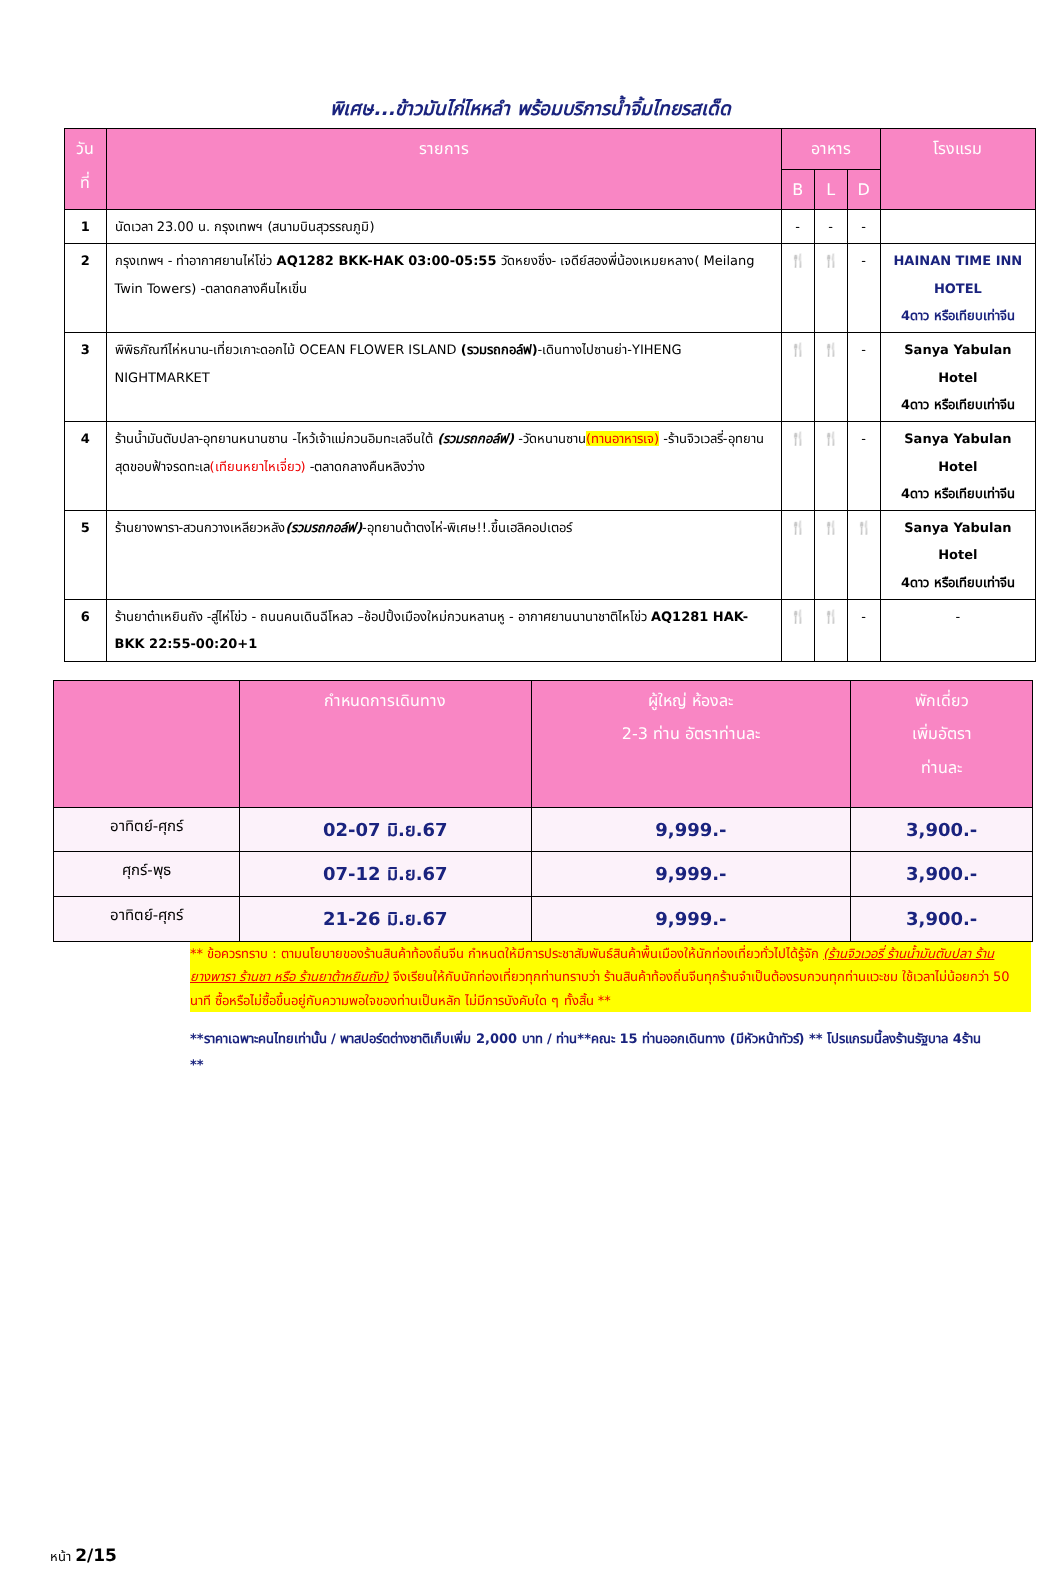พิเศษ...ข้าวมันไก่ไหหลำ พร้อมบริการน้ำจิ้มไทยรสเด็ด
| วันที่ | รายการ | อาหาร | | | โรงแรม |
| --- | --- | --- | --- | --- | --- |
| | | B | L | D | |
| 1 | นัดเวลา 23.00 น. กรุงเทพฯ (สนามบินสุวรรณภูมิ) | - | - | - | |
| 2 | กรุงเทพฯ - ท่าอากาศยานไห่โข่ว AQ1282 BKK-HAK 03:00-05:55 วัดหยงชิ่ง- เจดีย์สองพี่น้องเหมยหลาง( Meilang Twin Towers) -ตลาดกลางคืนไหเขิ่น | 🍴 | 🍴 | - | HAINAN TIME INN HOTEL 4ดาว หรือเทียบเท่าจีน |
| 3 | พิพิธภัณฑ์ไห่หนาน-เที่ยวเกาะดอกไม้ OCEAN FLOWER ISLAND (รวมรถกอล์ฟ) -เดินทางไปซานย่า-YIHENG NIGHTMARKET | 🍴 | 🍴 | - | Sanya Yabulan Hotel 4ดาว หรือเทียบเท่าจีน |
| 4 | ร้านน้ำมันตับปลา-อุทยานหนานซาน -ไหว้เจ้าแม่กวนอิมทะเลจีนใต้ (รวมรถกอล์ฟ) -วัดหนานซาน (ทานอาหารเจ) -ร้านจิวเวลรี่-อุทยานสุดขอบฟ้าจรดทะเล (เทียนหยาไหเจี่ยว) -ตลาดกลางคืนหลิงว่าง | 🍴 | 🍴 | - | Sanya Yabulan Hotel 4ดาว หรือเทียบเท่าจีน |
| 5 | ร้านยางพารา-สวนกวางเหลียวหลัง (รวมรถกอล์ฟ) -อุทยานต้าตงไห่-พิเศษ!!.ขึ้นเฮลิคอปเตอร์ | 🍴 | 🍴 | 🍴 | Sanya Yabulan Hotel 4ดาว หรือเทียบเท่าจีน |
| 6 | ร้านยาต๋าเหยินถัง -สู่ไห่โข่ว - ถนนคนเดินฉีโหลว –ช้อปปิ้งเมืองใหม่กวนหลานหู - อากาศยานนานาชาติไหโข่ว AQ1281 HAK- BKK 22:55-00:20+1 | 🍴 | 🍴 | - | - |
| | กำหนดการเดินทาง | ผู้ใหญ่ ห้องละ 2-3 ท่าน อัตราท่านละ | พักเดี่ยว เพิ่มอัตรา ท่านละ |
| --- | --- | --- | --- |
| อาทิตย์-ศุกร์ | 02-07 มิ.ย.67 | 9,999.- | 3,900.- |
| ศุกร์-พุธ | 07-12 มิ.ย.67 | 9,999.- | 3,900.- |
| อาทิตย์-ศุกร์ | 21-26 มิ.ย.67 | 9,999.- | 3,900.- |
** ข้อควรทราบ : ตามนโยบายของร้านสินค้าท้องถิ่นจีน กำหนดให้มีการประชาสัมพันธ์สินค้าพื้นเมืองให้นักท่องเที่ยวทั่วไปได้รู้จัก (ร้านจิวเวอรี่ ร้านน้ำมันตับปลา ร้านยางพารา ร้านชา หรือ ร้านยาต้าหยินถัง) จึงเรียนให้กับนักท่องเที่ยวทุกท่านทราบว่า ร้านสินค้าท้องถิ่นจีนทุกร้านจำเป็นต้องรบกวนทุกท่านแวะชม ใช้เวลาไม่น้อยกว่า 50 นาที ซื้อหรือไม่ซื้อขึ้นอยู่กับความพอใจของท่านเป็นหลัก ไม่มีการบังคับใด ๆ ทั้งสิ้น **
**ราคาเฉพาะคนไทยเท่านั้น / พาสปอร์ตต่างชาติเก็บเพิ่ม 2,000 บาท / ท่าน**คณะ 15 ท่านออกเดินทาง (มีหัวหน้าทัวร์) ** โปรแกรมนี้ลงร้านรัฐบาล 4ร้าน **
หน้า 2/15